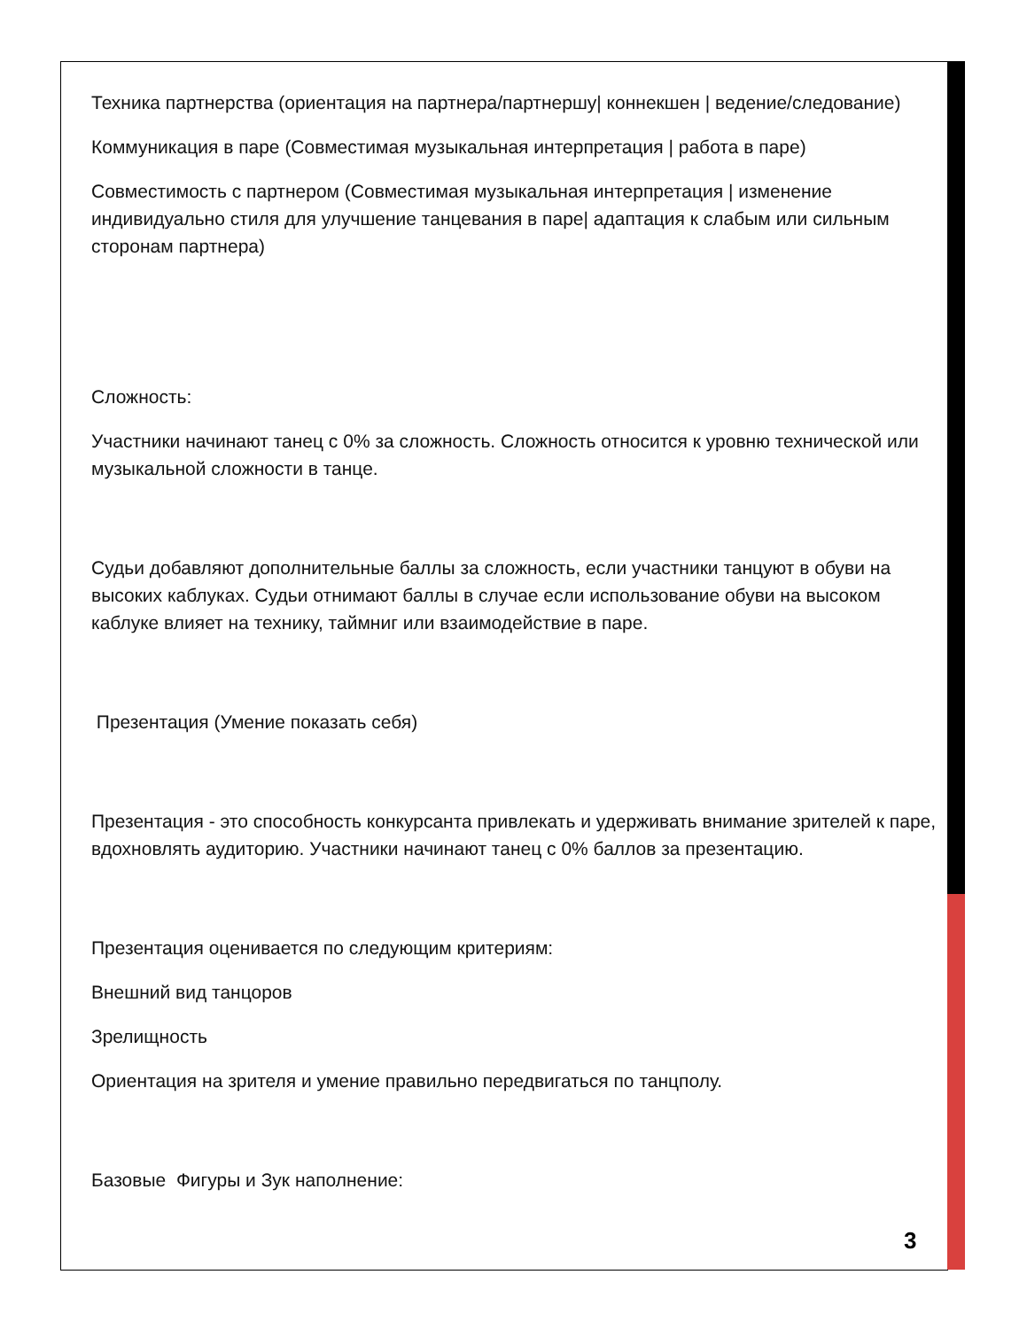Техника партнерства (ориентация на партнера/партнершу| коннекшен | ведение/следование)
Коммуникация в паре (Совместимая музыкальная интерпретация | работа в паре)
Совместимость с партнером (Совместимая музыкальная интерпретация | изменение индивидуально стиля для улучшение танцевания в паре| адаптация к слабым или сильным сторонам партнера)
Сложность:
Участники начинают танец с 0% за сложность. Сложность относится к уровню технической или музыкальной сложности в танце.
Судьи добавляют дополнительные баллы за сложность, если участники танцуют в обуви на высоких каблуках. Судьи отнимают баллы в случае если использование обуви на высоком каблуке влияет на технику, таймниг или взаимодействие в паре.
Презентация (Умение показать себя)
Презентация - это способность конкурсанта привлекать и удерживать внимание зрителей к паре, вдохновлять аудиторию. Участники начинают танец с 0% баллов за презентацию.
Презентация оценивается по следующим критериям:
Внешний вид танцоров
Зрелищность
Ориентация на зрителя и умение правильно передвигаться по танцполу.
Базовые Фигуры и Зук наполнение:
3